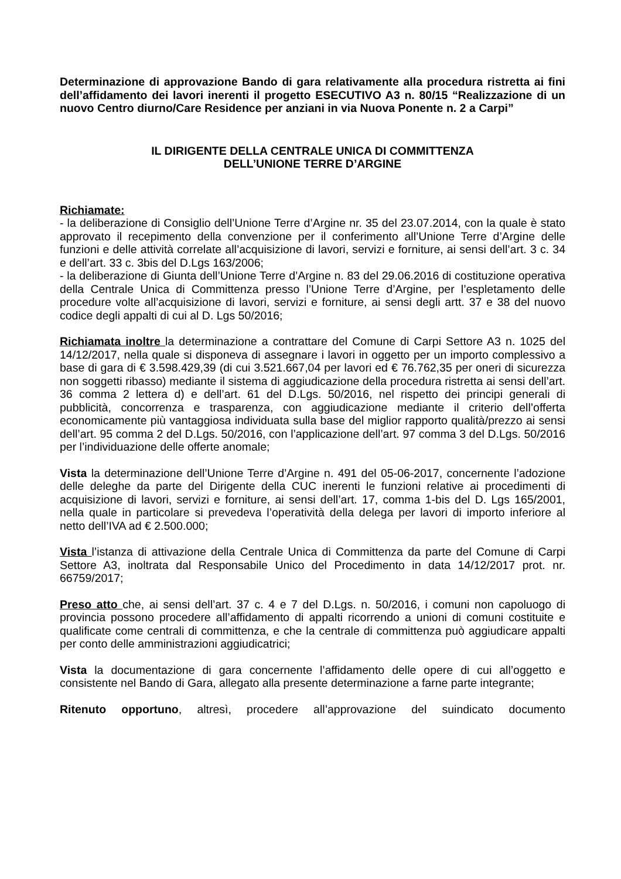Determinazione di approvazione Bando di gara relativamente alla procedura ristretta ai fini dell’affidamento dei lavori inerenti il progetto ESECUTIVO A3 n. 80/15 “Realizzazione di un nuovo Centro diurno/Care Residence per anziani in via Nuova Ponente n. 2 a Carpi”
IL DIRIGENTE DELLA CENTRALE UNICA DI COMMITTENZA
DELL’UNIONE TERRE D’ARGINE
Richiamate:
- la deliberazione di Consiglio dell’Unione Terre d’Argine nr. 35 del 23.07.2014, con la quale è stato approvato il recepimento della convenzione per il conferimento all’Unione Terre d’Argine delle funzioni e delle attività correlate all’acquisizione di lavori, servizi e forniture, ai sensi dell’art. 3 c. 34 e dell’art. 33 c. 3bis del D.Lgs 163/2006;
- la deliberazione di Giunta dell’Unione Terre d’Argine n. 83 del 29.06.2016 di costituzione operativa della Centrale Unica di Committenza presso l’Unione Terre d’Argine, per l’espletamento delle procedure volte all’acquisizione di lavori, servizi e forniture, ai sensi degli artt. 37 e 38 del nuovo codice degli appalti di cui al D. Lgs 50/2016;
Richiamata inoltre la determinazione a contrattare del Comune di Carpi Settore A3 n. 1025 del 14/12/2017, nella quale si disponeva di assegnare i lavori in oggetto per un importo complessivo a base di gara di € 3.598.429,39 (di cui 3.521.667,04 per lavori ed € 76.762,35 per oneri di sicurezza non soggetti ribasso) mediante il sistema di aggiudicazione della procedura ristretta ai sensi dell’art. 36 comma 2 lettera d) e dell’art. 61 del D.Lgs. 50/2016, nel rispetto dei principi generali di pubblicità, concorrenza e trasparenza, con aggiudicazione mediante il criterio dell’offerta economicamente più vantaggiosa individuata sulla base del miglior rapporto qualità/prezzo ai sensi dell’art. 95 comma 2 del D.Lgs. 50/2016, con l’applicazione dell’art. 97 comma 3 del D.Lgs. 50/2016 per l’individuazione delle offerte anomale;
Vista la determinazione dell’Unione Terre d’Argine n. 491 del 05-06-2017, concernente l’adozione delle deleghe da parte del Dirigente della CUC inerenti le funzioni relative ai procedimenti di acquisizione di lavori, servizi e forniture, ai sensi dell’art. 17, comma 1-bis del D. Lgs 165/2001, nella quale in particolare si prevedeva l’operatività della delega per lavori di importo inferiore al netto dell’IVA ad € 2.500.000;
Vista l’istanza di attivazione della Centrale Unica di Committenza da parte del Comune di Carpi Settore A3, inoltrata dal Responsabile Unico del Procedimento in data 14/12/2017 prot. nr. 66759/2017;
Preso atto che, ai sensi dell’art. 37 c. 4 e 7 del D.Lgs. n. 50/2016, i comuni non capoluogo di provincia possono procedere all’affidamento di appalti ricorrendo a unioni di comuni costituite e qualificate come centrali di committenza, e che la centrale di committenza può aggiudicare appalti per conto delle amministrazioni aggiudicatrici;
Vista la documentazione di gara concernente l’affidamento delle opere di cui all’oggetto e consistente nel Bando di Gara, allegato alla presente determinazione a farne parte integrante;
Ritenuto opportuno, altresì, procedere all’approvazione del suindicato documento